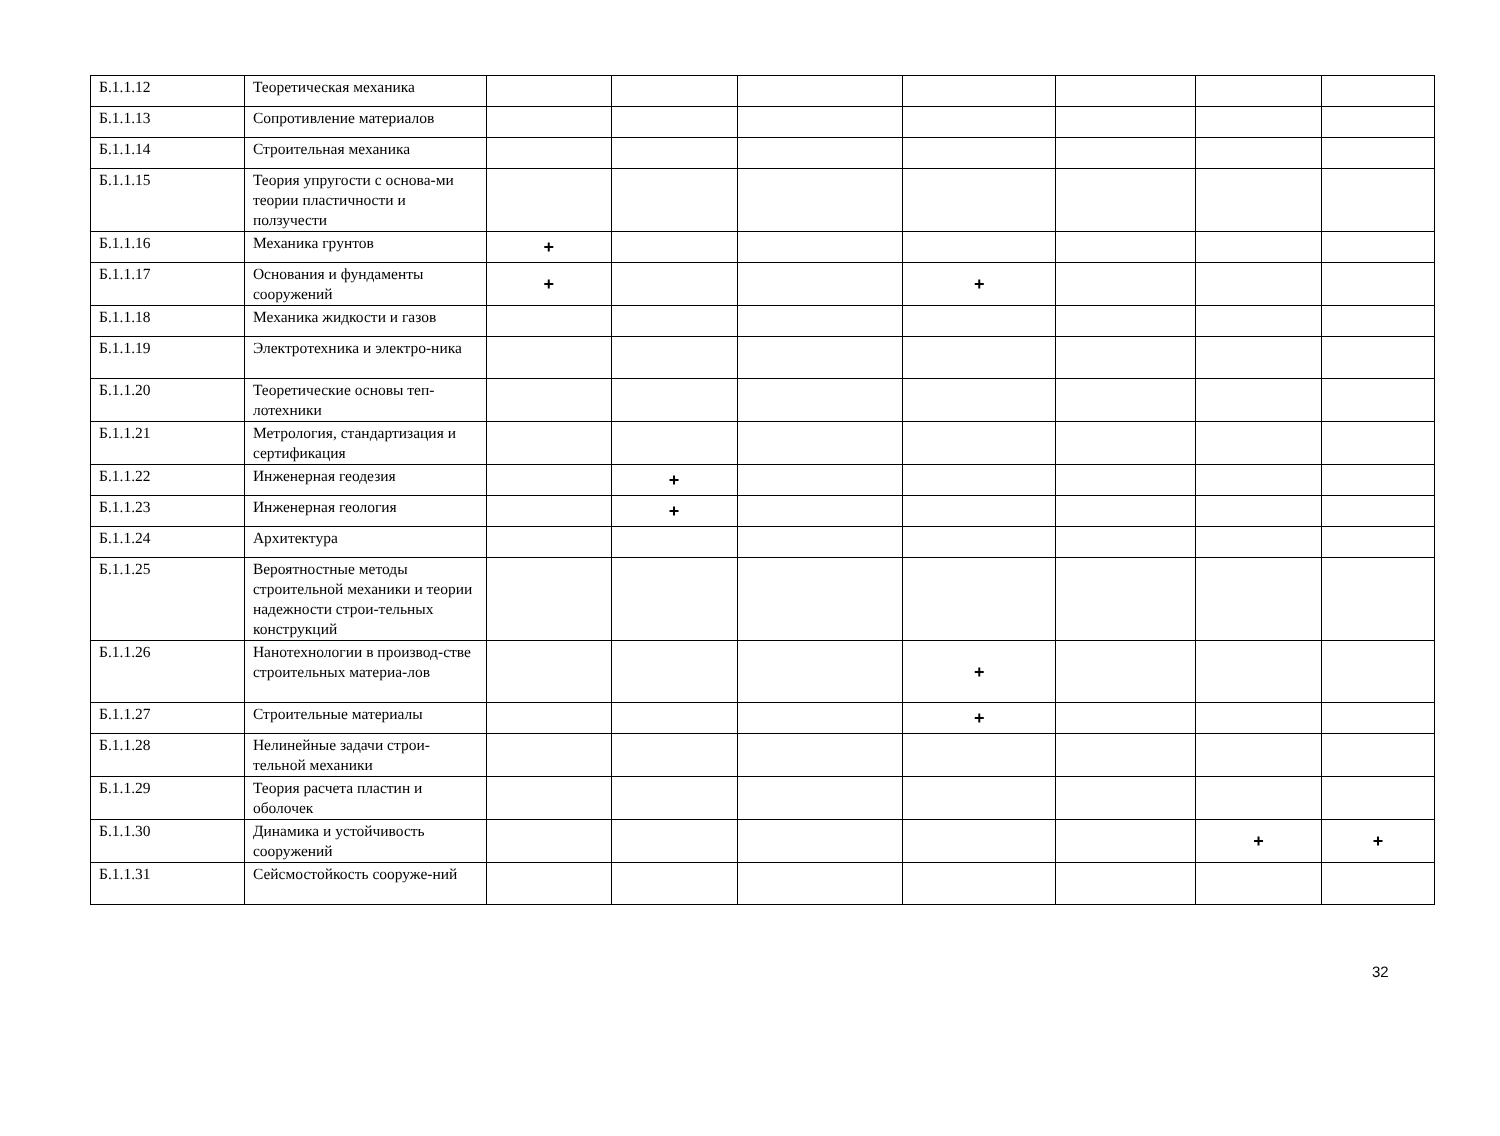| Б.1.1.12 | Теоретическая механика | | | | | | | |
| Б.1.1.13 | Сопротивление материалов | | | | | | | |
| Б.1.1.14 | Строительная механика | | | | | | | |
| Б.1.1.15 | Теория упругости с основа-ми теории пластичности и ползучести | | | | | | | |
| Б.1.1.16 | Механика грунтов | + | | | | | | |
| Б.1.1.17 | Основания и фундаменты сооружений | + | | | + | | | |
| Б.1.1.18 | Механика жидкости и газов | | | | | | | |
| Б.1.1.19 | Электротехника и электро-ника | | | | | | | |
| Б.1.1.20 | Теоретические основы теп-лотехники | | | | | | | |
| Б.1.1.21 | Метрология, стандартизация и сертификация | | | | | | | |
| Б.1.1.22 | Инженерная геодезия | | + | | | | | |
| Б.1.1.23 | Инженерная геология | | + | | | | | |
| Б.1.1.24 | Архитектура | | | | | | | |
| Б.1.1.25 | Вероятностные методы строительной механики и теории надежности строи-тельных конструкций | | | | | | | |
| Б.1.1.26 | Нанотехнологии в производ-стве строительных материа-лов | | | | + | | | |
| Б.1.1.27 | Строительные материалы | | | | + | | | |
| Б.1.1.28 | Нелинейные задачи строи-тельной механики | | | | | | | |
| Б.1.1.29 | Теория расчета пластин и оболочек | | | | | | | |
| Б.1.1.30 | Динамика и устойчивость сооружений | | | | | | + | + |
| Б.1.1.31 | Сейсмостойкость сооруже-ний | | | | | | | |
32